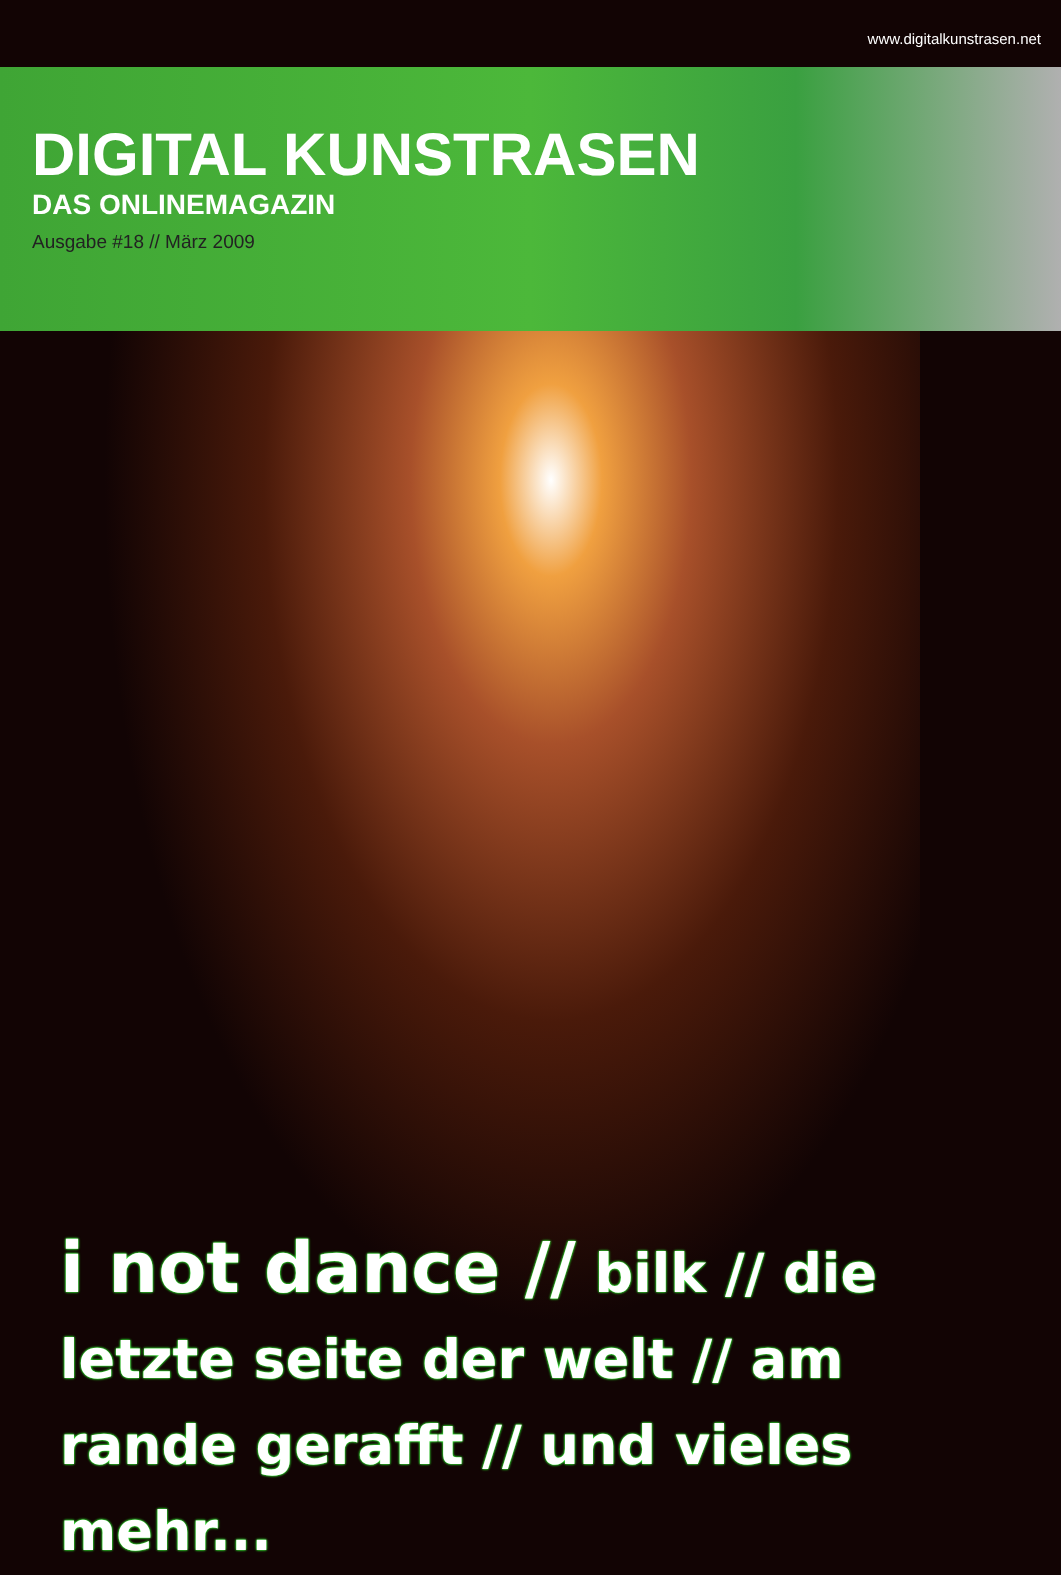www.digitalkunstrasen.net
DIGITAL KUNSTRASEN
DAS ONLINEMAGAZIN
Ausgabe #18 // März 2009
i not dance // bilk // die letzte seite der welt // am rande gerafft // und vieles mehr...